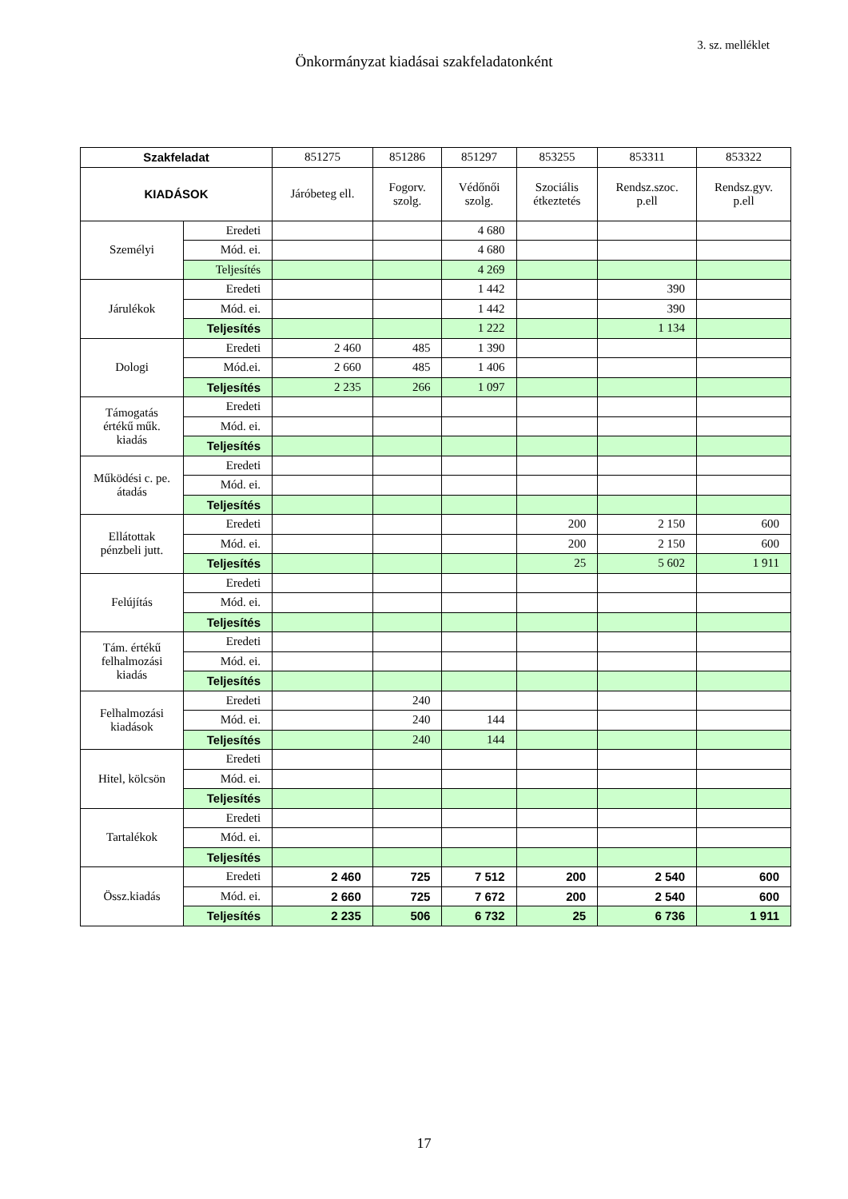3. sz. melléklet
Önkormányzat kiadásai szakfeladatonként
| Szakfeladat | | 851275 | 851286 | 851297 | 853255 | 853311 | 853322 |
| --- | --- | --- | --- | --- | --- | --- | --- |
| KIADÁSOK | | Járóbeteg ell. | Fogorv. szolg. | Védőnői szolg. | Szociális étkeztetés | Rendsz.szoc. p.ell | Rendsz.gyv. p.ell |
| Személyi | Eredeti | | | 4 680 | | | |
| | Mód. ei. | | | 4 680 | | | |
| | Teljesítés | | | 4 269 | | | |
| Járulékok | Eredeti | | | 1 442 | | 390 | |
| | Mód. ei. | | | 1 442 | | 390 | |
| | Teljesítés | | | 1 222 | | 1 134 | |
| Dologi | Eredeti | 2 460 | 485 | 1 390 | | | |
| | Mód.ei. | 2 660 | 485 | 1 406 | | | |
| | Teljesítés | 2 235 | 266 | 1 097 | | | |
| Támogatás értékű műk. kiadás | Eredeti | | | | | | |
| | Mód. ei. | | | | | | |
| | Teljesítés | | | | | | |
| Működési c. pe. átadás | Eredeti | | | | | | |
| | Mód. ei. | | | | | | |
| | Teljesítés | | | | | | |
| Ellátottak pénzbeli jutt. | Eredeti | | | | 200 | 2 150 | 600 |
| | Mód. ei. | | | | 200 | 2 150 | 600 |
| | Teljesítés | | | | 25 | 5 602 | 1 911 |
| Felújítás | Eredeti | | | | | | |
| | Mód. ei. | | | | | | |
| | Teljesítés | | | | | | |
| Tám. értékű felhalmozási kiadás | Eredeti | | | | | | |
| | Mód. ei. | | | | | | |
| | Teljesítés | | | | | | |
| Felhalmozási kiadások | Eredeti | | 240 | | | | |
| | Mód. ei. | | 240 | 144 | | | |
| | Teljesítés | | 240 | 144 | | | |
| Hitel, kölcsön | Eredeti | | | | | | |
| | Mód. ei. | | | | | | |
| | Teljesítés | | | | | | |
| Tartalékok | Eredeti | | | | | | |
| | Mód. ei. | | | | | | |
| | Teljesítés | | | | | | |
| Össz.kiadás | Eredeti | 2 460 | 725 | 7 512 | 200 | 2 540 | 600 |
| | Mód. ei. | 2 660 | 725 | 7 672 | 200 | 2 540 | 600 |
| | Teljesítés | 2 235 | 506 | 6 732 | 25 | 6 736 | 1 911 |
17